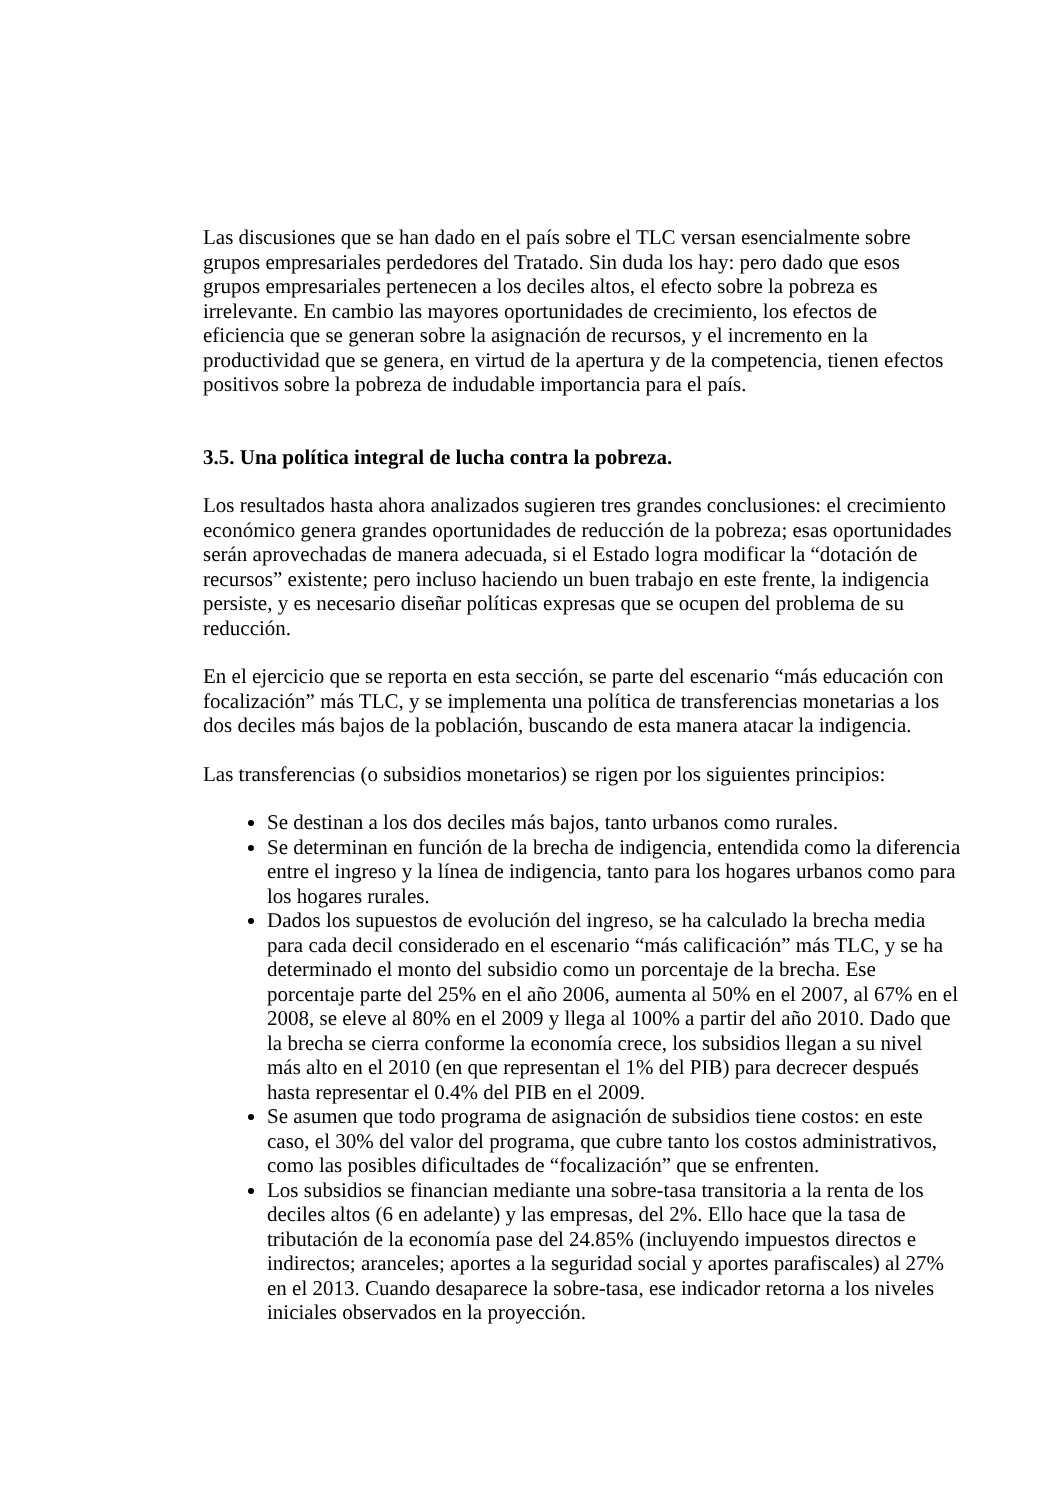Las discusiones que se han dado en el país sobre el TLC versan esencialmente sobre grupos empresariales perdedores del Tratado. Sin duda los hay: pero dado que esos grupos empresariales pertenecen a los deciles altos, el efecto sobre la pobreza es irrelevante. En cambio las mayores oportunidades de crecimiento, los efectos de eficiencia que se generan sobre la asignación de recursos, y el incremento en la productividad que se genera, en virtud de la apertura y de la competencia, tienen efectos positivos sobre la pobreza de indudable importancia para el país.
3.5. Una política integral de lucha contra la pobreza.
Los resultados hasta ahora analizados sugieren tres grandes conclusiones: el crecimiento económico genera grandes oportunidades de reducción de la pobreza; esas oportunidades serán aprovechadas de manera adecuada, si el Estado logra modificar la “dotación de recursos” existente; pero incluso haciendo un buen trabajo en este frente, la indigencia persiste, y es necesario diseñar políticas expresas que se ocupen del problema de su reducción.
En el ejercicio que se reporta en esta sección, se parte del escenario “más educación con focalización” más TLC, y se implementa una política de transferencias monetarias a los dos deciles más bajos de la población, buscando de esta manera atacar la indigencia.
Las transferencias (o subsidios monetarios) se rigen por los siguientes principios:
Se destinan a los dos deciles más bajos, tanto urbanos como rurales.
Se determinan en función de la brecha de indigencia, entendida como la diferencia entre el ingreso y la línea de indigencia, tanto para los hogares urbanos como para los hogares rurales.
Dados los supuestos de evolución del ingreso, se ha calculado la brecha media para cada decil considerado en el escenario “más calificación” más TLC, y se ha determinado el monto del subsidio como un porcentaje de la brecha. Ese porcentaje parte del 25% en el año 2006, aumenta al 50% en el 2007, al 67% en el 2008, se eleve al 80% en el 2009 y llega al 100% a partir del año 2010. Dado que la brecha se cierra conforme la economía crece, los subsidios llegan a su nivel más alto en el 2010 (en que representan el 1% del PIB) para decrecer después hasta representar el 0.4% del PIB en el 2009.
Se asumen que todo programa de asignación de subsidios tiene costos: en este caso, el 30% del valor del programa, que cubre tanto los costos administrativos, como las posibles dificultades de “focalización” que se enfrenten.
Los subsidios se financian mediante una sobre-tasa transitoria a la renta de los deciles altos (6 en adelante) y las empresas, del 2%. Ello hace que la tasa de tributación de la economía pase del 24.85% (incluyendo impuestos directos e indirectos; aranceles; aportes a la seguridad social y aportes parafiscales) al 27% en el 2013. Cuando desaparece la sobre-tasa, ese indicador retorna a los niveles iniciales observados en la proyección.